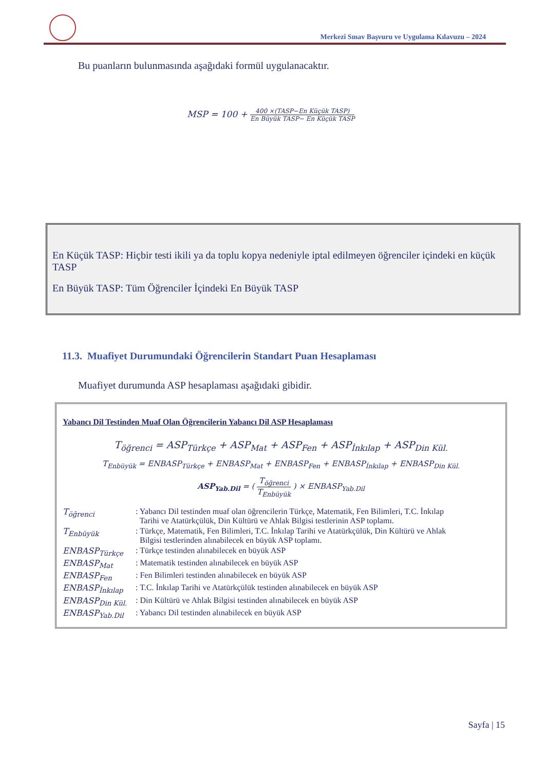Merkezî Sınav Başvuru ve Uygulama Kılavuzu – 2024
Bu puanların bulunmasında aşağıdaki formül uygulanacaktır.
MSP = 100 + 400 ×(TASP−En Küçük TASP) En Büyük TASP− En Küçük TASP
En Küçük TASP: Hiçbir testi ikili ya da toplu kopya nedeniyle iptal edilmeyen öğrenciler içindeki en küçük TASP
En Büyük TASP: Tüm Öğrenciler İçindeki En Büyük TASP
11.3. Muafiyet Durumundaki Öğrencilerin Standart Puan Hesaplaması
Muafiyet durumunda ASP hesaplaması aşağıdaki gibidir.
Yabancı Dil Testinden Muaf Olan Öğrencilerin Yabancı Dil ASP Hesaplaması
T<sub>öğrenci</sub> = ASP<sub>Türkçe</sub> + ASP<sub>Mat</sub> + ASP<sub>Fen</sub> + ASP<sub>İnkılap</sub> + ASP<sub>Din Kül.</sub>
T<sub>Enbüyük</sub> = ENBASP<sub>Türkçe</sub> + ENBASP<sub>Mat</sub> + ENBASP<sub>Fen</sub> + ENBASP<sub>İnkılap</sub> + ENBASP<sub>Din Kül.</sub>
ASP<sub>Yab.Dil</sub> = ( T<sub>öğrenci</sub> T<sub>Enbüyük</sub> ) × ENBASP<sub>Yab.Dil</sub>
| T<sub>öğrenci</sub> | : Yabancı Dil testinden muaf olan öğrencilerin Türkçe, Matematik, Fen Bilimleri, T.C. İnkılap Tarihi ve Atatürkçülük, Din Kültürü ve Ahlak Bilgisi testlerinin ASP toplamı. |
| T<sub>Enbüyük</sub> | : Türkçe, Matematik, Fen Bilimleri, T.C. İnkılap Tarihi ve Atatürkçülük, Din Kültürü ve Ahlak Bilgisi testlerinden alınabilecek en büyük ASP toplamı. |
| ENBASP<sub>Türkçe</sub> | : Türkçe testinden alınabilecek en büyük ASP |
| ENBASP<sub>Mat</sub> | : Matematik testinden alınabilecek en büyük ASP |
| ENBASP<sub>Fen</sub> | : Fen Bilimleri testinden alınabilecek en büyük ASP |
| ENBASP<sub>İnkılap</sub> | : T.C. İnkılap Tarihi ve Atatürkçülük testinden alınabilecek en büyük ASP |
| ENBASP<sub>Din Kül.</sub> | : Din Kültürü ve Ahlak Bilgisi testinden alınabilecek en büyük ASP |
| ENBASP<sub>Yab.Dil</sub> | : Yabancı Dil testinden alınabilecek en büyük ASP |
Sayfa | 15